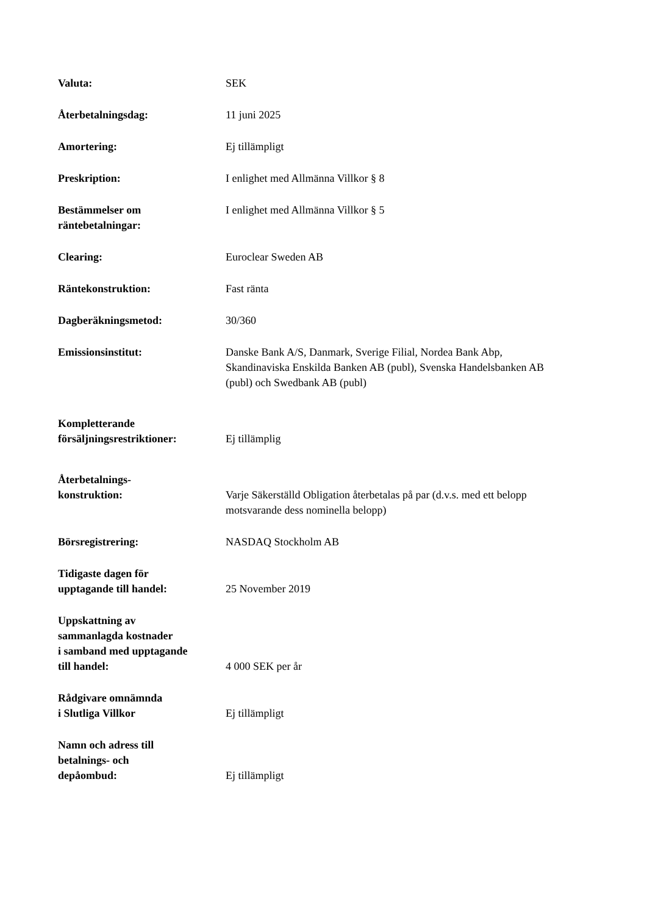Valuta: SEK
Återbetalningsdag: 11 juni 2025
Amortering: Ej tillämpligt
Preskription: I enlighet med Allmänna Villkor § 8
Bestämmelser om
räntebetalningar:
I enlighet med Allmänna Villkor § 5
Clearing: Euroclear Sweden AB
Räntekonstruktion: Fast ränta
Dagberäkningsmetod: 30/360
Emissionsinstitut: Danske Bank A/S, Danmark, Sverige Filial, Nordea Bank Abp, Skandinaviska Enskilda Banken AB (publ), Svenska Handelsbanken AB (publ) och Swedbank AB (publ)
Kompletterande
försäljningsrestriktioner:
Ej tillämplig
Återbetalnings-
konstruktion:
Varje Säkerställd Obligation återbetalas på par (d.v.s. med ett belopp motsvarande dess nominella belopp)
Börsregistrering: NASDAQ Stockholm AB
Tidigaste dagen för
upptagande till handel:
25 November 2019
Uppskattning av
sammanlagda kostnader
i samband med upptagande
till handel:
4 000 SEK per år
Rådgivare omnämnda
i Slutliga Villkor
Ej tillämpligt
Namn och adress till
betalnings- och
depåombud:
Ej tillämpligt